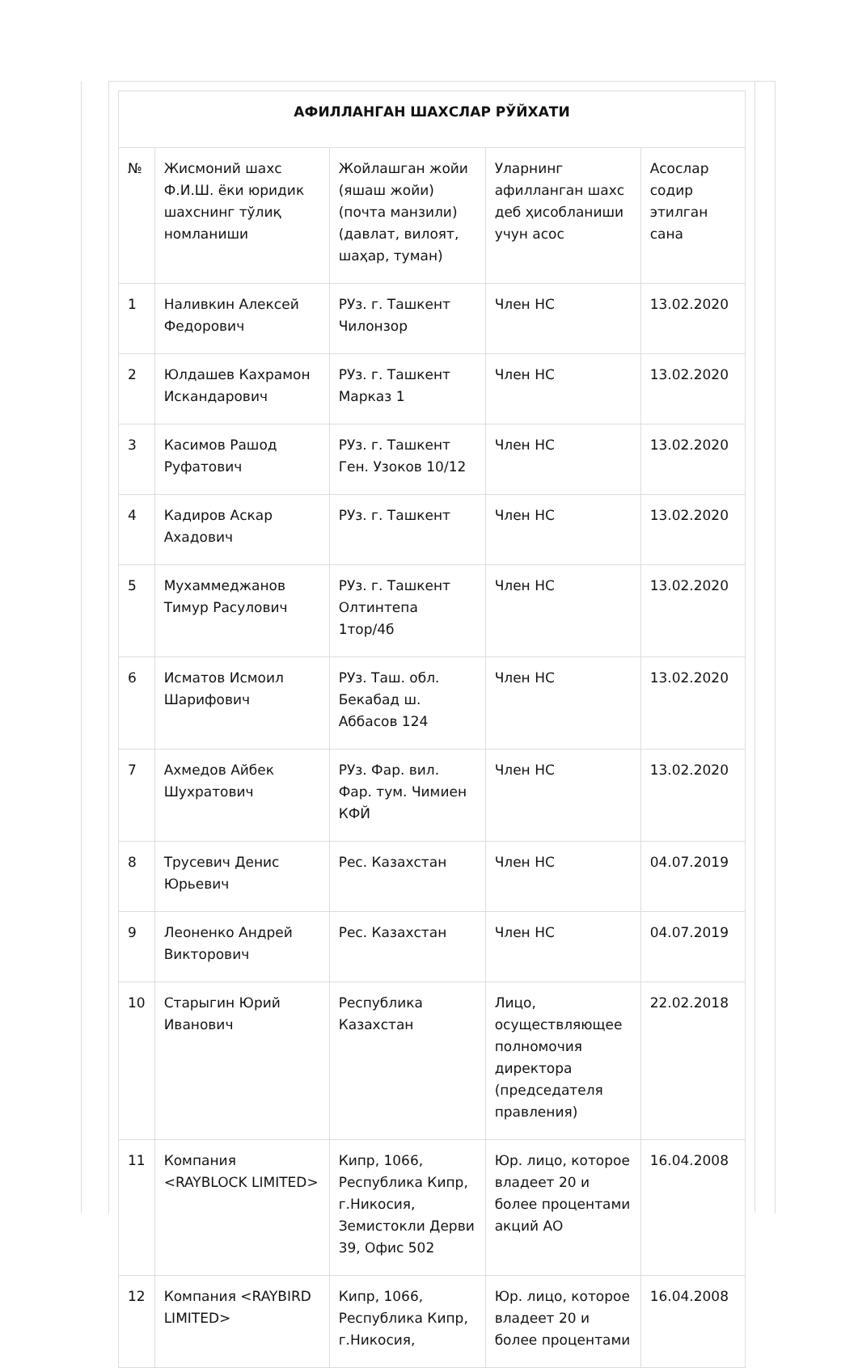| АФИЛЛАНГАН ШАХСЛАР РЎЙХАТИ | | | | |
| --- | --- | --- | --- | --- |
| № | Жисмоний шахс Ф.И.Ш. ёки юридик шахснинг тўлиқ номланиши | Жойлашган жойи (яшаш жойи) (почта манзили) (давлат, вилоят, шаҳар, туман) | Уларнинг афилланган шахс деб ҳисобланиши учун асос | Асослар содир этилган сана |
| 1 | Наливкин Алексей Федорович | РУз. г. Ташкент Чилонзор | Член НС | 13.02.2020 |
| 2 | Юлдашев Кахрамон Искандарович | РУз. г. Ташкент Марказ 1 | Член НС | 13.02.2020 |
| 3 | Касимов Рашод Руфатович | РУз. г. Ташкент Ген. Узоков 10/12 | Член НС | 13.02.2020 |
| 4 | Кадиров Аскар Ахадович | РУз. г. Ташкент | Член НС | 13.02.2020 |
| 5 | Мухаммеджанов Тимур Расулович | РУз. г. Ташкент Олтинтепа 1тор/4б | Член НС | 13.02.2020 |
| 6 | Исматов Исмоил Шарифович | РУз. Таш. обл. Бекабад ш. Аббасов 124 | Член НС | 13.02.2020 |
| 7 | Ахмедов Айбек Шухратович | РУз. Фар. вил. Фар. тум. Чимиен КФЙ | Член НС | 13.02.2020 |
| 8 | Трусевич Денис Юрьевич | Рес. Казахстан | Член НС | 04.07.2019 |
| 9 | Леоненко Андрей Викторович | Рес. Казахстан | Член НС | 04.07.2019 |
| 10 | Старыгин Юрий Иванович | Республика Казахстан | Лицо, осуществляющее полномочия директора (председателя правления) | 22.02.2018 |
| 11 | Компания <RAYBLOCK LIMITED> | Кипр, 1066, Республика Кипр, г.Никосия, Земистокли Дерви 39, Офис 502 | Юр. лицо, которое владеет 20 и более процентами акций АО | 16.04.2008 |
| 12 | Компания <RAYBIRD LIMITED> | Кипр, 1066, Республика Кипр, г.Никосия, | Юр. лицо, которое владеет 20 и более процентами | 16.04.2008 |